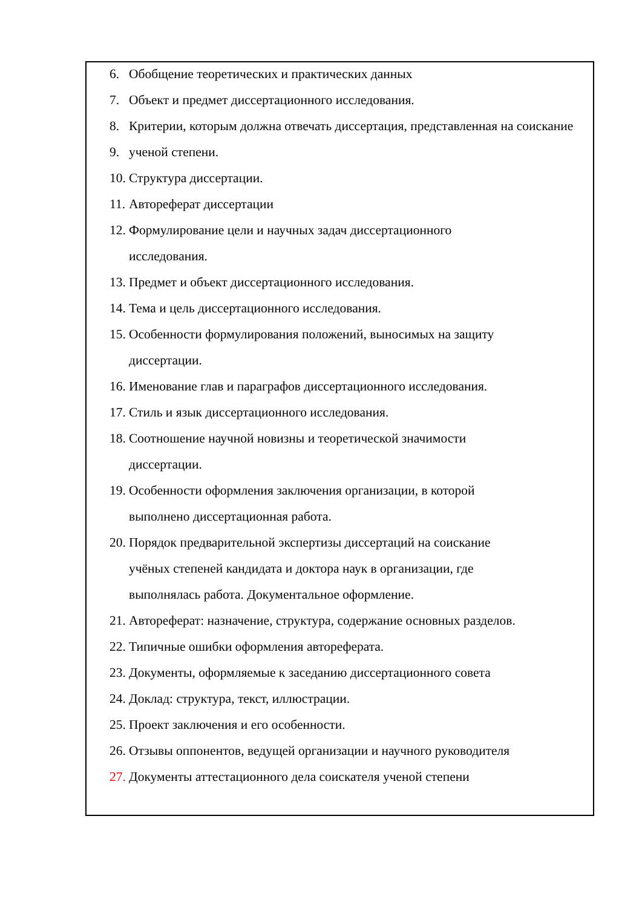6. Обобщение теоретических и практических данных
7. Объект и предмет диссертационного исследования.
8. Критерии, которым должна отвечать диссертация, представленная на соискание
9. ученой степени.
10. Структура диссертации.
11. Автореферат диссертации
12. Формулирование цели и научных задач диссертационного
исследования.
13. Предмет и объект диссертационного исследования.
14. Тема и цель диссертационного исследования.
15. Особенности формулирования положений, выносимых на защиту
диссертации.
16. Именование глав и параграфов диссертационного исследования.
17. Стиль и язык диссертационного исследования.
18. Соотношение научной новизны и теоретической значимости
диссертации.
19. Особенности оформления заключения организации, в которой
выполнено диссертационная работа.
20. Порядок предварительной экспертизы диссертаций на соискание
учёных степеней кандидата и доктора наук в организации, где
выполнялась работа. Документальное оформление.
21. Автореферат: назначение, структура, содержание основных разделов.
22. Типичные ошибки оформления автореферата.
23. Документы, оформляемые к заседанию диссертационного совета
24. Доклад: структура, текст, иллюстрации.
25. Проект заключения и его особенности.
26. Отзывы оппонентов, ведущей организации и научного руководителя
27. Документы аттестационного дела соискателя ученой степени